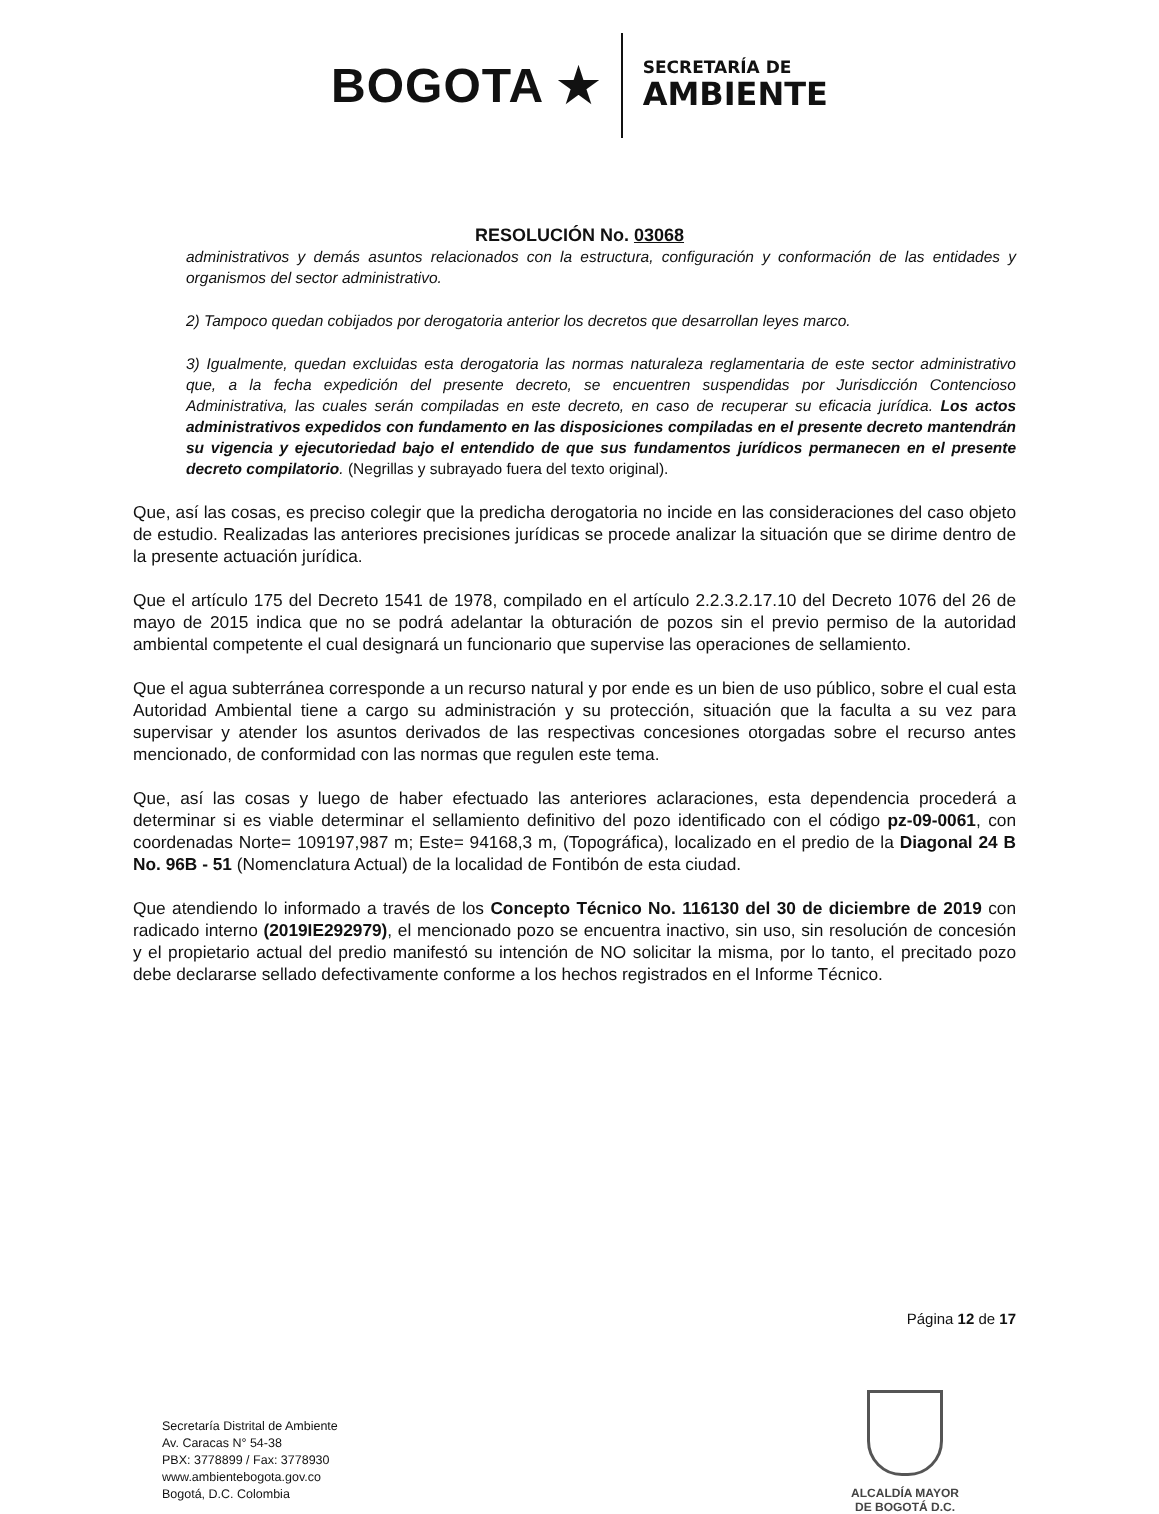BOGOTA ★
SECRETARÍA DE
AMBIENTE
RESOLUCIÓN No. 03068
administrativos y demás asuntos relacionados con la estructura, configuración y conformación de las entidades y organismos del sector administrativo.
2) Tampoco quedan cobijados por derogatoria anterior los decretos que desarrollan leyes marco.
3) Igualmente, quedan excluidas esta derogatoria las normas naturaleza reglamentaria de este sector administrativo que, a la fecha expedición del presente decreto, se encuentren suspendidas por Jurisdicción Contencioso Administrativa, las cuales serán compiladas en este decreto, en caso de recuperar su eficacia jurídica. Los actos administrativos expedidos con fundamento en las disposiciones compiladas en el presente decreto mantendrán su vigencia y ejecutoriedad bajo el entendido de que sus fundamentos jurídicos permanecen en el presente decreto compilatorio. (Negrillas y subrayado fuera del texto original).
Que, así las cosas, es preciso colegir que la predicha derogatoria no incide en las consideraciones del caso objeto de estudio. Realizadas las anteriores precisiones jurídicas se procede analizar la situación que se dirime dentro de la presente actuación jurídica.
Que el artículo 175 del Decreto 1541 de 1978, compilado en el artículo 2.2.3.2.17.10 del Decreto 1076 del 26 de mayo de 2015 indica que no se podrá adelantar la obturación de pozos sin el previo permiso de la autoridad ambiental competente el cual designará un funcionario que supervise las operaciones de sellamiento.
Que el agua subterránea corresponde a un recurso natural y por ende es un bien de uso público, sobre el cual esta Autoridad Ambiental tiene a cargo su administración y su protección, situación que la faculta a su vez para supervisar y atender los asuntos derivados de las respectivas concesiones otorgadas sobre el recurso antes mencionado, de conformidad con las normas que regulen este tema.
Que, así las cosas y luego de haber efectuado las anteriores aclaraciones, esta dependencia procederá a determinar si es viable determinar el sellamiento definitivo del pozo identificado con el código pz-09-0061, con coordenadas Norte= 109197,987 m; Este= 94168,3 m, (Topográfica), localizado en el predio de la Diagonal 24 B No. 96B - 51 (Nomenclatura Actual) de la localidad de Fontibón de esta ciudad.
Que atendiendo lo informado a través de los Concepto Técnico No. 116130 del 30 de diciembre de 2019 con radicado interno (2019IE292979), el mencionado pozo se encuentra inactivo, sin uso, sin resolución de concesión y el propietario actual del predio manifestó su intención de NO solicitar la misma, por lo tanto, el precitado pozo debe declararse sellado defectivamente conforme a los hechos registrados en el Informe Técnico.
Página 12 de 17
Secretaría Distrital de Ambiente
Av. Caracas N° 54-38
PBX: 3778899 / Fax: 3778930
www.ambientebogota.gov.co
Bogotá, D.C. Colombia
ALCALDÍA MAYOR
DE BOGOTÁ D.C.